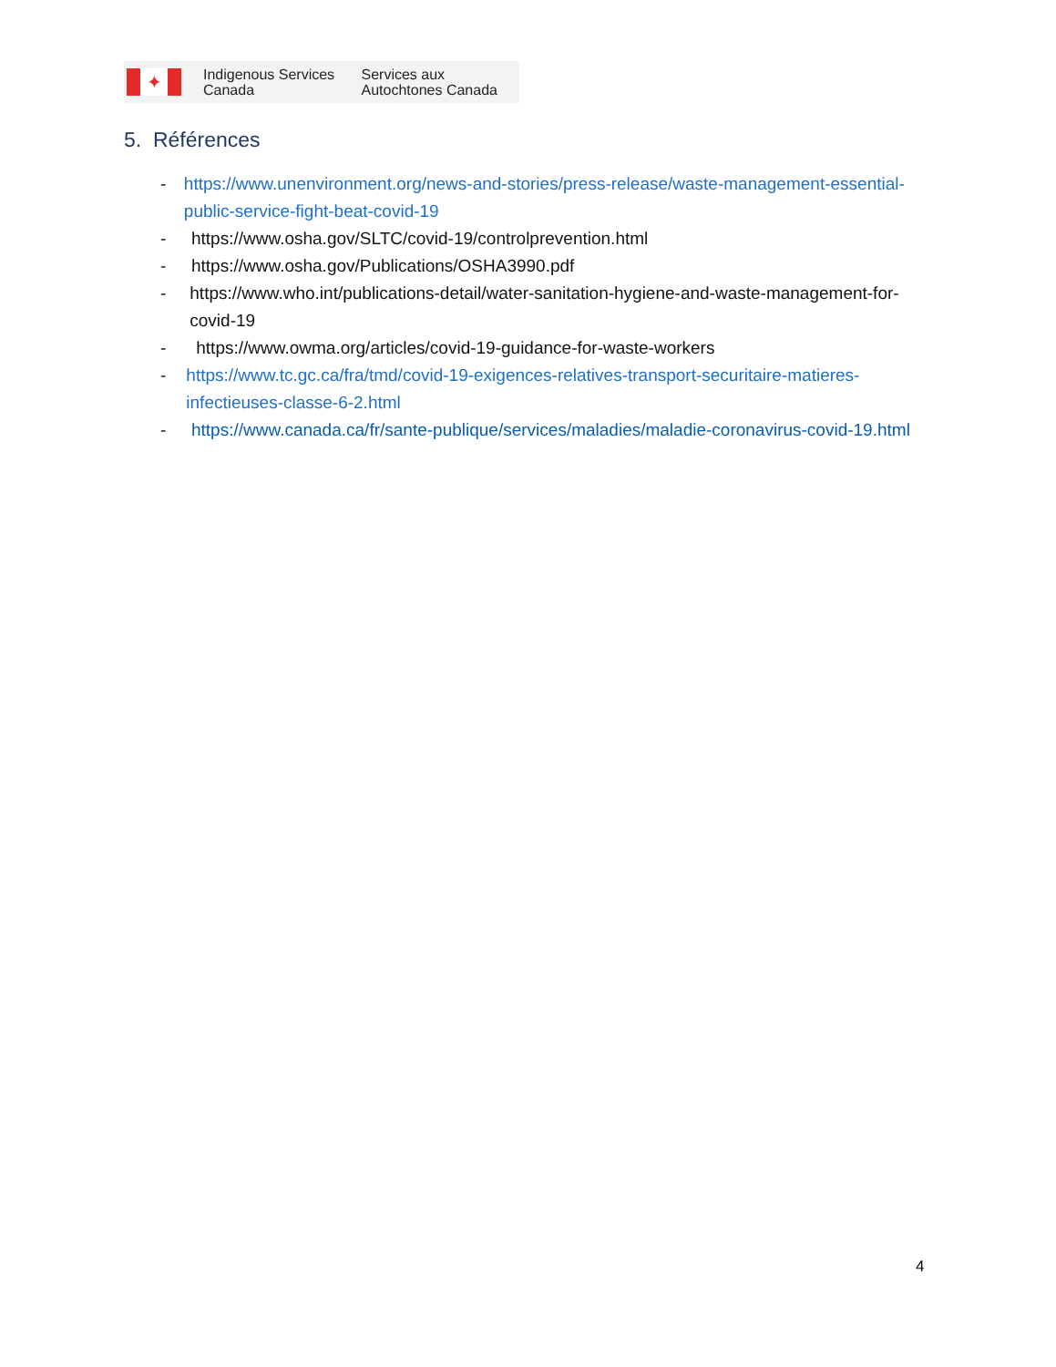✦
Indigenous Services Canada
Services aux Autochtones Canada
5. Références
- https://www.unenvironment.org/news-and-stories/press-release/waste-management-essential-public-service-fight-beat-covid-19
- https://www.osha.gov/SLTC/covid-19/controlprevention.html
- https://www.osha.gov/Publications/OSHA3990.pdf
- https://www.who.int/publications-detail/water-sanitation-hygiene-and-waste-management-for-covid-19
- https://www.owma.org/articles/covid-19-guidance-for-waste-workers
- https://www.tc.gc.ca/fra/tmd/covid-19-exigences-relatives-transport-securitaire-matieres-infectieuses-classe-6-2.html
- https://www.canada.ca/fr/sante-publique/services/maladies/maladie-coronavirus-covid-19.html
4